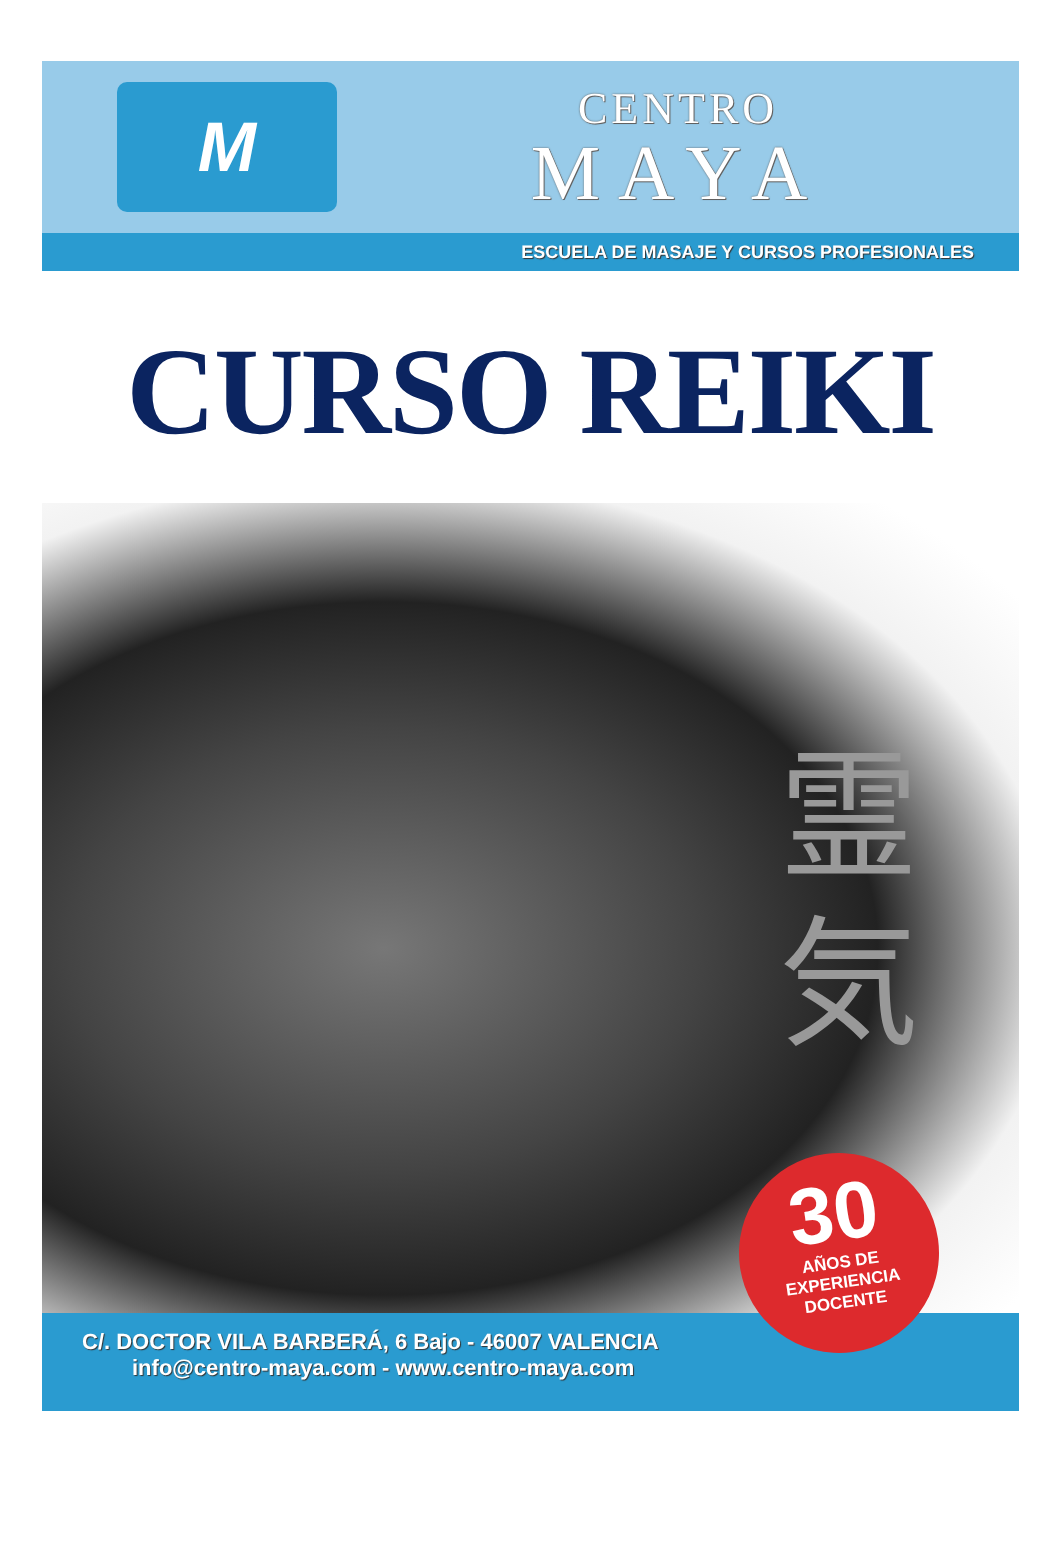M
CENTRO
MAYA
ESCUELA DE MASAJE Y CURSOS PROFESIONALES
CURSO REIKI
霊
気
30
AÑOS DE
EXPERIENCIA
DOCENTE
C/. DOCTOR VILA BARBERÁ, 6 Bajo - 46007 VALENCIA
info@centro-maya.com - www.centro-maya.com